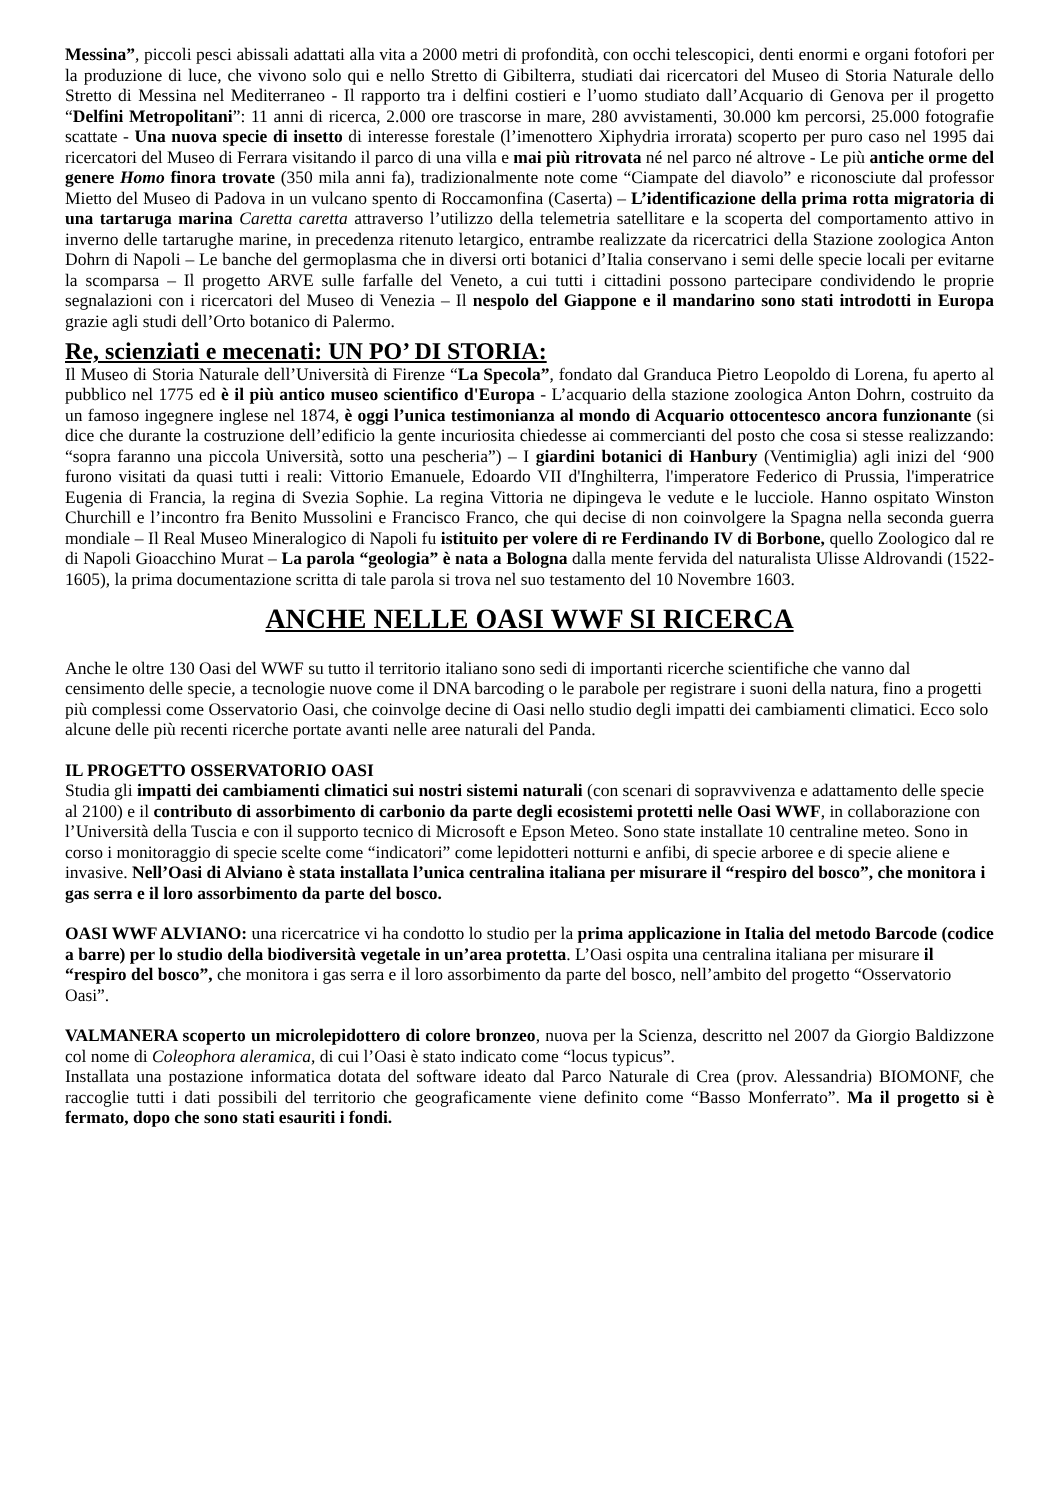Messina”, piccoli pesci abissali adattati alla vita a 2000 metri di profondità, con occhi telescopici, denti enormi e organi fotofori per la produzione di luce, che vivono solo qui e nello Stretto di Gibilterra, studiati dai ricercatori del Museo di Storia Naturale dello Stretto di Messina nel Mediterraneo - Il rapporto tra i delfini costieri e l’uomo studiato dall’Acquario di Genova per il progetto “Delfini Metropolitani”: 11 anni di ricerca, 2.000 ore trascorse in mare, 280 avvistamenti, 30.000 km percorsi, 25.000 fotografie scattate - Una nuova specie di insetto di interesse forestale (l’imenottero Xiphydria irrorata) scoperto per puro caso nel 1995 dai ricercatori del Museo di Ferrara visitando il parco di una villa e mai più ritrovata né nel parco né altrove - Le più antiche orme del genere Homo finora trovate (350 mila anni fa), tradizionalmente note come “Ciampate del diavolo” e riconosciute dal professor Mietto del Museo di Padova in un vulcano spento di Roccamonfina (Caserta) – L’identificazione della prima rotta migratoria di una tartaruga marina Caretta caretta attraverso l’utilizzo della telemetria satellitare e la scoperta del comportamento attivo in inverno delle tartarughe marine, in precedenza ritenuto letargico, entrambe realizzate da ricercatrici della Stazione zoologica Anton Dohrn di Napoli – Le banche del germoplasma che in diversi orti botanici d’Italia conservano i semi delle specie locali per evitarne la scomparsa – Il progetto ARVE sulle farfalle del Veneto, a cui tutti i cittadini possono partecipare condividendo le proprie segnalazioni con i ricercatori del Museo di Venezia – Il nespolo del Giappone e il mandarino sono stati introdotti in Europa grazie agli studi dell’Orto botanico di Palermo.
Re, scienziati e mecenati: UN PO’ DI STORIA:
Il Museo di Storia Naturale dell’Università di Firenze “La Specola”, fondato dal Granduca Pietro Leopoldo di Lorena, fu aperto al pubblico nel 1775 ed è il più antico museo scientifico d'Europa - L’acquario della stazione zoologica Anton Dohrn, costruito da un famoso ingegnere inglese nel 1874, è oggi l’unica testimonianza al mondo di Acquario ottocentesco ancora funzionante (si dice che durante la costruzione dell’edificio la gente incuriosita chiedesse ai commercianti del posto che cosa si stesse realizzando: “sopra faranno una piccola Università, sotto una pescheria”) – I giardini botanici di Hanbury (Ventimiglia) agli inizi del ‘900 furono visitati da quasi tutti i reali: Vittorio Emanuele, Edoardo VII d'Inghilterra, l'imperatore Federico di Prussia, l'imperatrice Eugenia di Francia, la regina di Svezia Sophie. La regina Vittoria ne dipingeva le vedute e le lucciole. Hanno ospitato Winston Churchill e l’incontro fra Benito Mussolini e Francisco Franco, che qui decise di non coinvolgere la Spagna nella seconda guerra mondiale – Il Real Museo Mineralogico di Napoli fu istituito per volere di re Ferdinando IV di Borbone, quello Zoologico dal re di Napoli Gioacchino Murat – La parola “geologia” è nata a Bologna dalla mente fervida del naturalista Ulisse Aldrovandi (1522-1605), la prima documentazione scritta di tale parola si trova nel suo testamento del 10 Novembre 1603.
ANCHE NELLE OASI WWF SI RICERCA
Anche le oltre 130 Oasi del WWF su tutto il territorio italiano sono sedi di importanti ricerche scientifiche che vanno dal censimento delle specie, a tecnologie nuove come il DNA barcoding o le parabole per registrare i suoni della natura, fino a progetti più complessi come Osservatorio Oasi, che coinvolge decine di Oasi nello studio degli impatti dei cambiamenti climatici. Ecco solo alcune delle più recenti ricerche portate avanti nelle aree naturali del Panda.
IL PROGETTO OSSERVATORIO OASI
Studia gli impatti dei cambiamenti climatici sui nostri sistemi naturali (con scenari di sopravvivenza e adattamento delle specie al 2100) e il contributo di assorbimento di carbonio da parte degli ecosistemi protetti nelle Oasi WWF, in collaborazione con l’Università della Tuscia e con il supporto tecnico di Microsoft e Epson Meteo. Sono state installate 10 centraline meteo. Sono in corso i monitoraggio di specie scelte come “indicatori” come lepidotteri notturni e anfibi, di specie arboree e di specie aliene e invasive. Nell’Oasi di Alviano è stata installata l’unica centralina italiana per misurare il “respiro del bosco”, che monitora i gas serra e il loro assorbimento da parte del bosco.
OASI WWF ALVIANO: una ricercatrice vi ha condotto lo studio per la prima applicazione in Italia del metodo Barcode (codice a barre) per lo studio della biodiversità vegetale in un’area protetta. L’Oasi ospita una centralina italiana per misurare il “respiro del bosco”, che monitora i gas serra e il loro assorbimento da parte del bosco, nell’ambito del progetto “Osservatorio Oasi”.
VALMANERA scoperto un microlepidottero di colore bronzeo, nuova per la Scienza, descritto nel 2007 da Giorgio Baldizzone col nome di Coleophora aleramica, di cui l’Oasi è stato indicato come “locus typicus”.
Installata una postazione informatica dotata del software ideato dal Parco Naturale di Crea (prov. Alessandria) BIOMONF, che raccoglie tutti i dati possibili del territorio che geograficamente viene definito come “Basso Monferrato”. Ma il progetto si è fermato, dopo che sono stati esauriti i fondi.